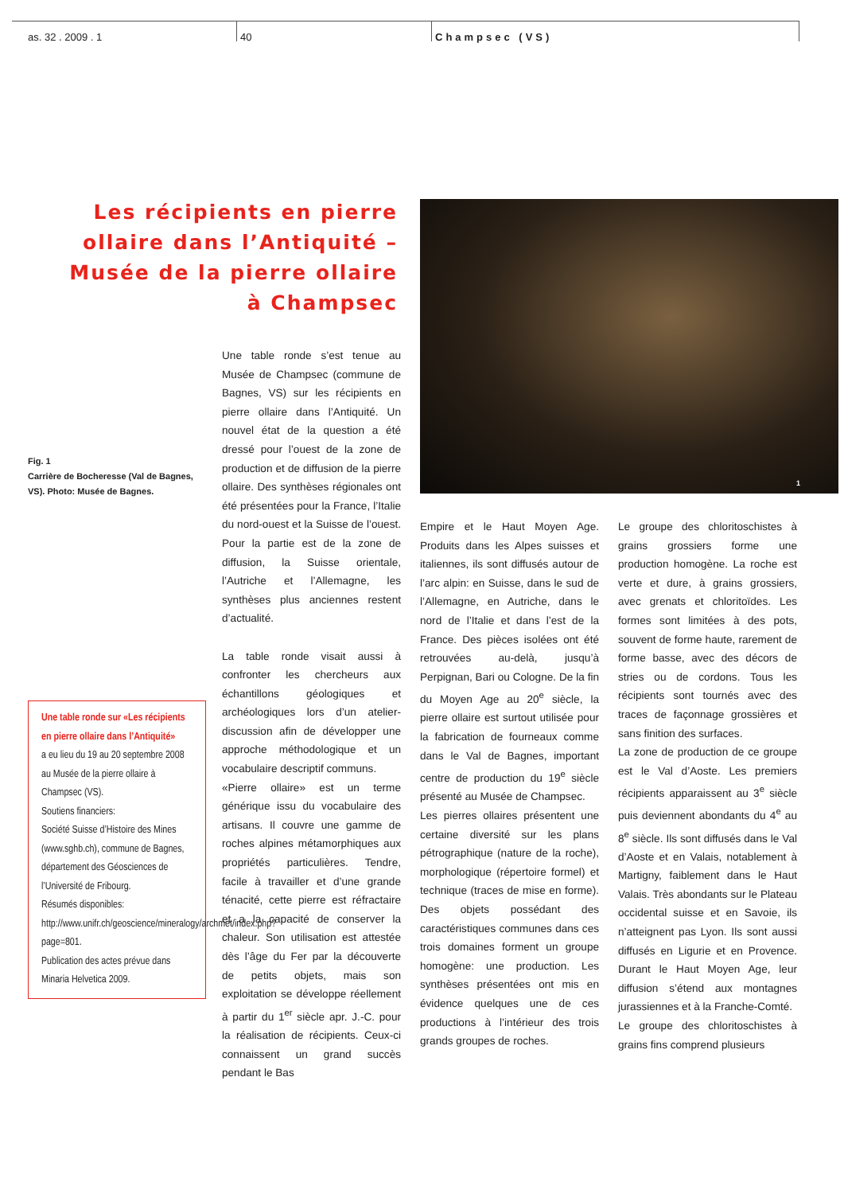as. 32 . 2009 . 1 40 Champsec (VS)
Les récipients en pierre ollaire dans l’Antiquité – Musée de la pierre ollaire à Champsec
1
Fig. 1
Carrière de Bocheresse (Val de Bagnes, VS). Photo: Musée de Bagnes.
Une table ronde sur «Les récipients en pierre ollaire dans l’Antiquité»
a eu lieu du 19 au 20 septembre 2008 au Musée de la pierre ollaire à Champsec (VS).
Soutiens financiers:
Société Suisse d’Histoire des Mines (www.sghb.ch), commune de Bagnes, département des Géosciences de l’Université de Fribourg.
Résumés disponibles:
http://www.unifr.ch/geoscience/mineralogy/archmet/index.php?page=801.
Publication des actes prévue dans Minaria Helvetica 2009.
Une table ronde s’est tenue au Musée de Champsec (commune de Bagnes, VS) sur les récipients en pierre ollaire dans l’Antiquité. Un nouvel état de la question a été dressé pour l’ouest de la zone de production et de diffusion de la pierre ollaire. Des synthèses régionales ont été présentées pour la France, l’Italie du nord-ouest et la Suisse de l’ouest. Pour la partie est de la zone de diffusion, la Suisse orientale, l’Autriche et l’Allemagne, les synthèses plus anciennes restent d’actualité.
La table ronde visait aussi à confronter les chercheurs aux échantillons géologiques et archéologiques lors d’un atelier-discussion afin de développer une approche méthodologique et un vocabulaire descriptif communs.
«Pierre ollaire» est un terme générique issu du vocabulaire des artisans. Il couvre une gamme de roches alpines métamorphiques aux propriétés particulières. Tendre, facile à travailler et d’une grande ténacité, cette pierre est réfractaire et a la capacité de conserver la chaleur. Son utilisation est attestée dès l’âge du Fer par la découverte de petits objets, mais son exploitation se développe réellement à partir du 1<sup>er</sup> siècle apr. J.-C. pour la réalisation de récipients. Ceux-ci connaissent un grand succès pendant le Bas
Empire et le Haut Moyen Age. Produits dans les Alpes suisses et italiennes, ils sont diffusés autour de l’arc alpin: en Suisse, dans le sud de l’Allemagne, en Autriche, dans le nord de l’Italie et dans l’est de la France. Des pièces isolées ont été retrouvées au-delà, jusqu’à Perpignan, Bari ou Cologne. De la fin du Moyen Age au 20<sup>e</sup> siècle, la pierre ollaire est surtout utilisée pour la fabrication de fourneaux comme dans le Val de Bagnes, important centre de production du 19<sup>e</sup> siècle présenté au Musée de Champsec.
Les pierres ollaires présentent une certaine diversité sur les plans pétrographique (nature de la roche), morphologique (répertoire formel) et technique (traces de mise en forme). Des objets possédant des caractéristiques communes dans ces trois domaines forment un groupe homogène: une production. Les synthèses présentées ont mis en évidence quelques une de ces productions à l’intérieur des trois grands groupes de roches.
Le groupe des chloritoschistes à grains grossiers forme une production homogène. La roche est verte et dure, à grains grossiers, avec grenats et chloritoïdes. Les formes sont limitées à des pots, souvent de forme haute, rarement de forme basse, avec des décors de stries ou de cordons. Tous les récipients sont tournés avec des traces de façonnage grossières et sans finition des surfaces.
La zone de production de ce groupe est le Val d’Aoste. Les premiers récipients apparaissent au 3<sup>e</sup> siècle puis deviennent abondants du 4<sup>e</sup> au 8<sup>e</sup> siècle. Ils sont diffusés dans le Val d’Aoste et en Valais, notablement à Martigny, faiblement dans le Haut Valais. Très abondants sur le Plateau occidental suisse et en Savoie, ils n’atteignent pas Lyon. Ils sont aussi diffusés en Ligurie et en Provence. Durant le Haut Moyen Age, leur diffusion s’étend aux montagnes jurassiennes et à la Franche-Comté.
Le groupe des chloritoschistes à grains fins comprend plusieurs